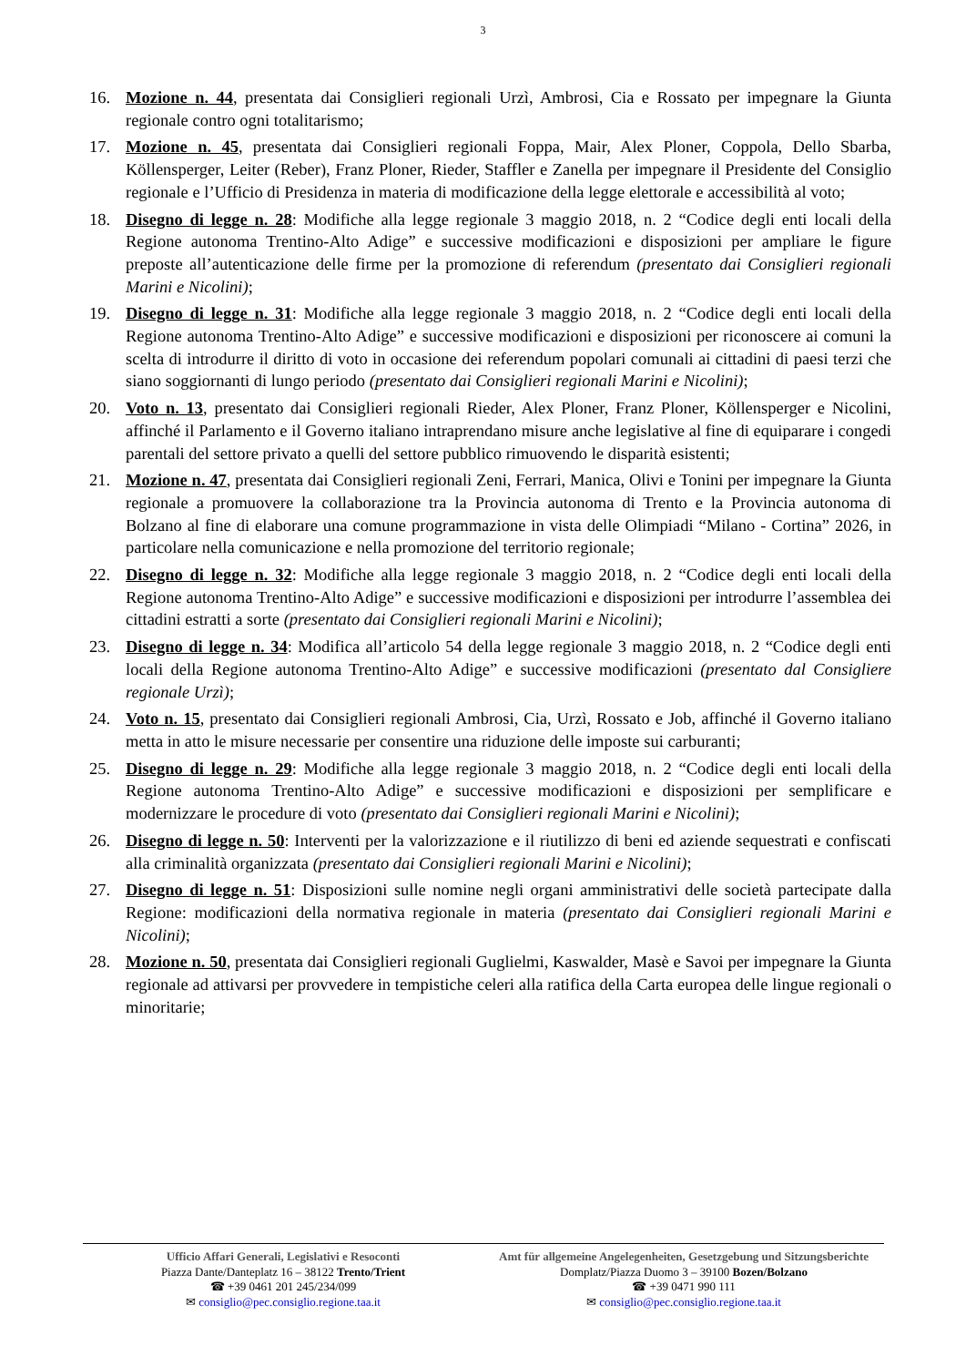3
16. Mozione n. 44, presentata dai Consiglieri regionali Urzì, Ambrosi, Cia e Rossato per impegnare la Giunta regionale contro ogni totalitarismo;
17. Mozione n. 45, presentata dai Consiglieri regionali Foppa, Mair, Alex Ploner, Coppola, Dello Sbarba, Köllensperger, Leiter (Reber), Franz Ploner, Rieder, Staffler e Zanella per impegnare il Presidente del Consiglio regionale e l’Ufficio di Presidenza in materia di modificazione della legge elettorale e accessibilità al voto;
18. Disegno di legge n. 28: Modifiche alla legge regionale 3 maggio 2018, n. 2 “Codice degli enti locali della Regione autonoma Trentino-Alto Adige” e successive modificazioni e disposizioni per ampliare le figure preposte all’autenticazione delle firme per la promozione di referendum (presentato dai Consiglieri regionali Marini e Nicolini);
19. Disegno di legge n. 31: Modifiche alla legge regionale 3 maggio 2018, n. 2 “Codice degli enti locali della Regione autonoma Trentino-Alto Adige” e successive modificazioni e disposizioni per riconoscere ai comuni la scelta di introdurre il diritto di voto in occasione dei referendum popolari comunali ai cittadini di paesi terzi che siano soggiornanti di lungo periodo (presentato dai Consiglieri regionali Marini e Nicolini);
20. Voto n. 13, presentato dai Consiglieri regionali Rieder, Alex Ploner, Franz Ploner, Köllensperger e Nicolini, affinché il Parlamento e il Governo italiano intraprendano misure anche legislative al fine di equiparare i congedi parentali del settore privato a quelli del settore pubblico rimuovendo le disparità esistenti;
21. Mozione n. 47, presentata dai Consiglieri regionali Zeni, Ferrari, Manica, Olivi e Tonini per impegnare la Giunta regionale a promuovere la collaborazione tra la Provincia autonoma di Trento e la Provincia autonoma di Bolzano al fine di elaborare una comune programmazione in vista delle Olimpiadi “Milano - Cortina” 2026, in particolare nella comunicazione e nella promozione del territorio regionale;
22. Disegno di legge n. 32: Modifiche alla legge regionale 3 maggio 2018, n. 2 “Codice degli enti locali della Regione autonoma Trentino-Alto Adige” e successive modificazioni e disposizioni per introdurre l’assemblea dei cittadini estratti a sorte (presentato dai Consiglieri regionali Marini e Nicolini);
23. Disegno di legge n. 34: Modifica all’articolo 54 della legge regionale 3 maggio 2018, n. 2 “Codice degli enti locali della Regione autonoma Trentino-Alto Adige” e successive modificazioni (presentato dal Consigliere regionale Urzì);
24. Voto n. 15, presentato dai Consiglieri regionali Ambrosi, Cia, Urzì, Rossato e Job, affinché il Governo italiano metta in atto le misure necessarie per consentire una riduzione delle imposte sui carburanti;
25. Disegno di legge n. 29: Modifiche alla legge regionale 3 maggio 2018, n. 2 “Codice degli enti locali della Regione autonoma Trentino-Alto Adige” e successive modificazioni e disposizioni per semplificare e modernizzare le procedure di voto (presentato dai Consiglieri regionali Marini e Nicolini);
26. Disegno di legge n. 50: Interventi per la valorizzazione e il riutilizzo di beni ed aziende sequestrati e confiscati alla criminalità organizzata (presentato dai Consiglieri regionali Marini e Nicolini);
27. Disegno di legge n. 51: Disposizioni sulle nomine negli organi amministrativi delle società partecipate dalla Regione: modificazioni della normativa regionale in materia (presentato dai Consiglieri regionali Marini e Nicolini);
28. Mozione n. 50, presentata dai Consiglieri regionali Guglielmi, Kaswalder, Masè e Savoi per impegnare la Giunta regionale ad attivarsi per provvedere in tempistiche celeri alla ratifica della Carta europea delle lingue regionali o minoritarie;
Ufficio Affari Generali, Legislativi e Resoconti
Piazza Dante/Danteplatz 16 – 38122 Trento/Trient
☎ +39 0461 201 245/234/099
✉ consiglio@pec.consiglio.regione.taa.it
Amt für allgemeine Angelegenheiten, Gesetzgebung und Sitzungsberichte
Domplatz/Piazza Duomo 3 – 39100 Bozen/Bolzano
☎ +39 0471 990 111
✉ consiglio@pec.consiglio.regione.taa.it